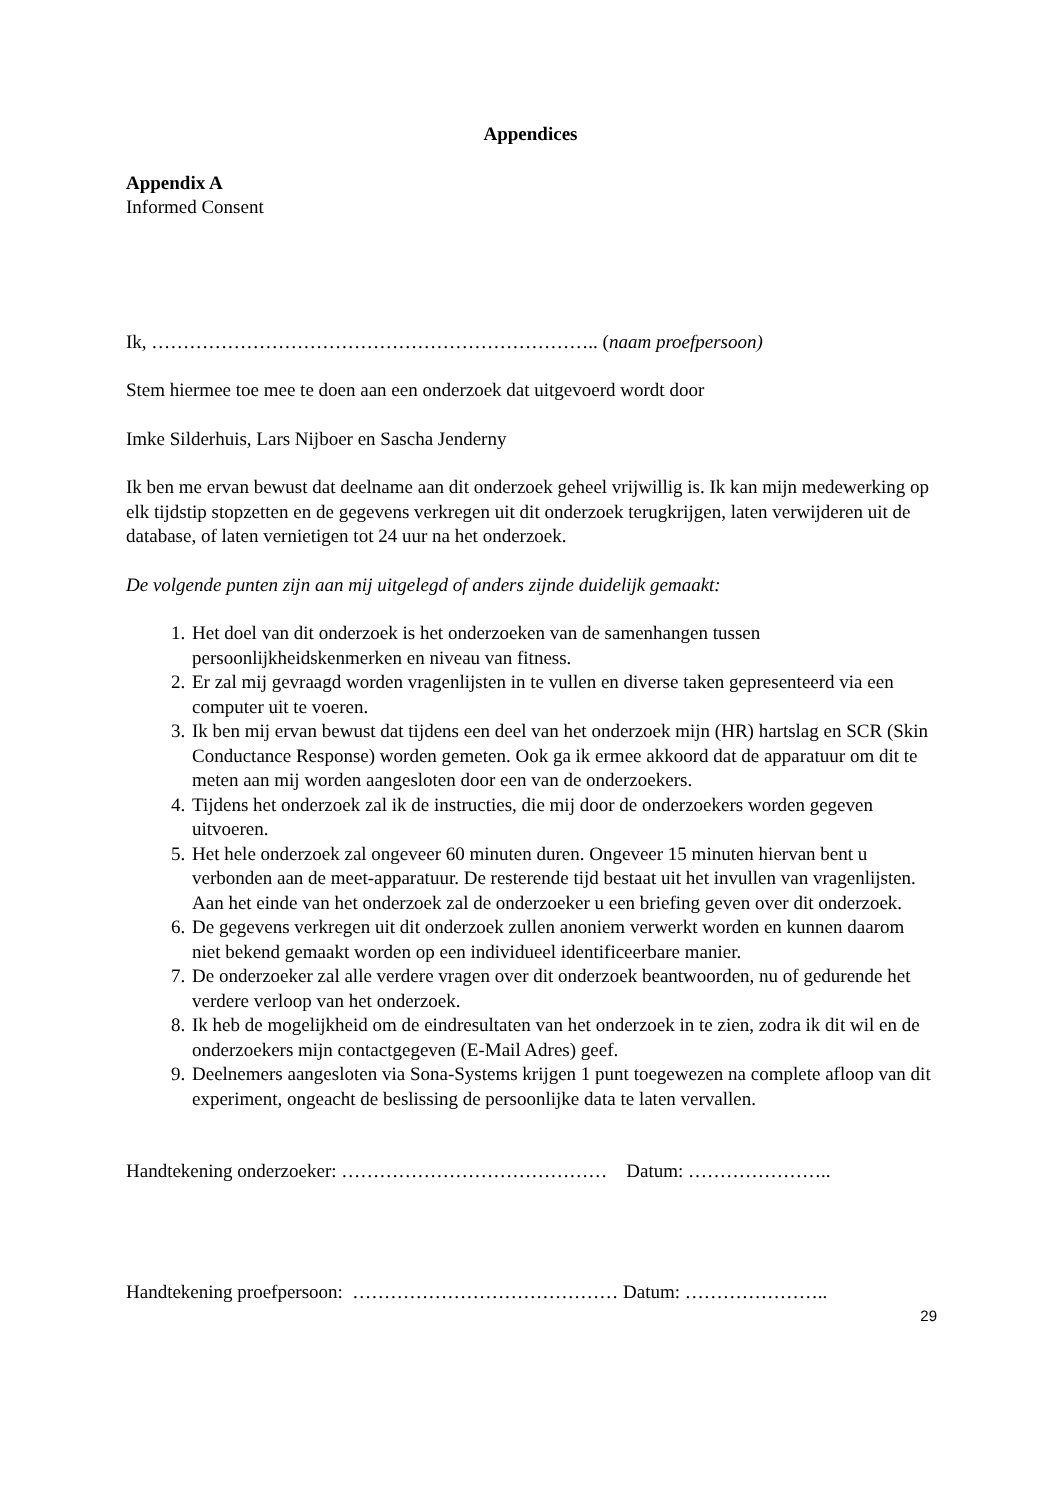Appendices
Appendix A
Informed Consent
Ik, …………………………………………………………….. (naam proefpersoon)
Stem hiermee toe mee te doen aan een onderzoek dat uitgevoerd wordt door
Imke Silderhuis, Lars Nijboer en Sascha Jenderny
Ik ben me ervan bewust dat deelname aan dit onderzoek geheel vrijwillig is. Ik kan mijn medewerking op elk tijdstip stopzetten en de gegevens verkregen uit dit onderzoek terugkrijgen, laten verwijderen uit de database, of laten vernietigen tot 24 uur na het onderzoek.
De volgende punten zijn aan mij uitgelegd of anders zijnde duidelijk gemaakt:
1. Het doel van dit onderzoek is het onderzoeken van de samenhangen tussen persoonlijkheidskenmerken en niveau van fitness.
2. Er zal mij gevraagd worden vragenlijsten in te vullen en diverse taken gepresenteerd via een computer uit te voeren.
3. Ik ben mij ervan bewust dat tijdens een deel van het onderzoek mijn (HR) hartslag en SCR (Skin Conductance Response) worden gemeten. Ook ga ik ermee akkoord dat de apparatuur om dit te meten aan mij worden aangesloten door een van de onderzoekers.
4. Tijdens het onderzoek zal ik de instructies, die mij door de onderzoekers worden gegeven uitvoeren.
5. Het hele onderzoek zal ongeveer 60 minuten duren. Ongeveer 15 minuten hiervan bent u verbonden aan de meet-apparatuur. De resterende tijd bestaat uit het invullen van vragenlijsten. Aan het einde van het onderzoek zal de onderzoeker u een briefing geven over dit onderzoek.
6. De gegevens verkregen uit dit onderzoek zullen anoniem verwerkt worden en kunnen daarom niet bekend gemaakt worden op een individueel identificeerbare manier.
7. De onderzoeker zal alle verdere vragen over dit onderzoek beantwoorden, nu of gedurende het verdere verloop van het onderzoek.
8. Ik heb de mogelijkheid om de eindresultaten van het onderzoek in te zien, zodra ik dit wil en de onderzoekers mijn contactgegeven (E-Mail Adres) geef.
9. Deelnemers aangesloten via Sona-Systems krijgen 1 punt toegewezen na complete afloop van dit experiment, ongeacht de beslissing de persoonlijke data te laten vervallen.
Handtekening onderzoeker: …………………………………… Datum: …………………..
Handtekening proefpersoon: …………………………………… Datum: …………………..
29